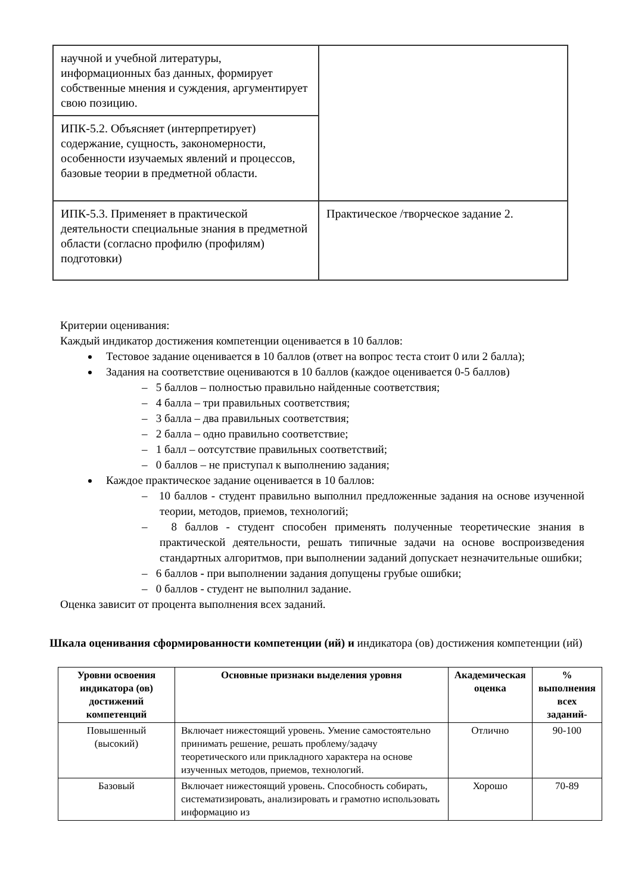| научной и учебной литературы, информационных баз данных, формирует собственные мнения и суждения, аргументирует свою позицию. | |
| ИПК-5.2. Объясняет (интерпретирует) содержание, сущность, закономерности, особенности изучаемых явлений и процессов, базовые теории в предметной области. | |
| ИПК-5.3. Применяет в практической деятельности специальные знания в предметной области (согласно профилю (профилям) подготовки) | Практическое /творческое задание 2. |
Критерии оценивания:
Каждый индикатор достижения компетенции оценивается в 10 баллов:
Тестовое задание оценивается в 10 баллов (ответ на вопрос теста стоит 0 или 2 балла);
Задания на соответствие оцениваются в 10 баллов (каждое оценивается 0-5 баллов)
– 5 баллов – полностью правильно найденные соответствия;
– 4 балла – три правильных соответствия;
– 3 балла – два правильных соответствия;
– 2 балла – одно правильно соответствие;
– 1 балл – оотсутствие правильных соответствий;
– 0 баллов – не приступал к выполнению задания;
Каждое практическое задание оценивается в 10 баллов:
– 10 баллов - студент правильно выполнил предложенные задания на основе изученной теории, методов, приемов, технологий;
– 8 баллов - студент способен применять полученные теоретические знания в практической деятельности, решать типичные задачи на основе воспроизведения стандартных алгоритмов, при выполнении заданий допускает незначительные ошибки;
– 6 баллов - при выполнении задания допущены грубые ошибки;
– 0 баллов - студент не выполнил задание.
Оценка зависит от процента выполнения всех заданий.
Шкала оценивания сформированности компетенции (ий) и индикатора (ов) достижения компетенции (ий)
| Уровни освоения индикатора (ов) достижений компетенций | Основные признаки выделения уровня | Академическая оценка | % выполнения всех заданий- |
| --- | --- | --- | --- |
| Повышенный (высокий) | Включает нижестоящий уровень. Умение самостоятельно принимать решение, решать проблему/задачу теоретического или прикладного характера на основе изученных методов, приемов, технологий. | Отлично | 90-100 |
| Базовый | Включает нижестоящий уровень. Способность собирать, систематизировать, анализировать и грамотно использовать информацию из | Хорошо | 70-89 |